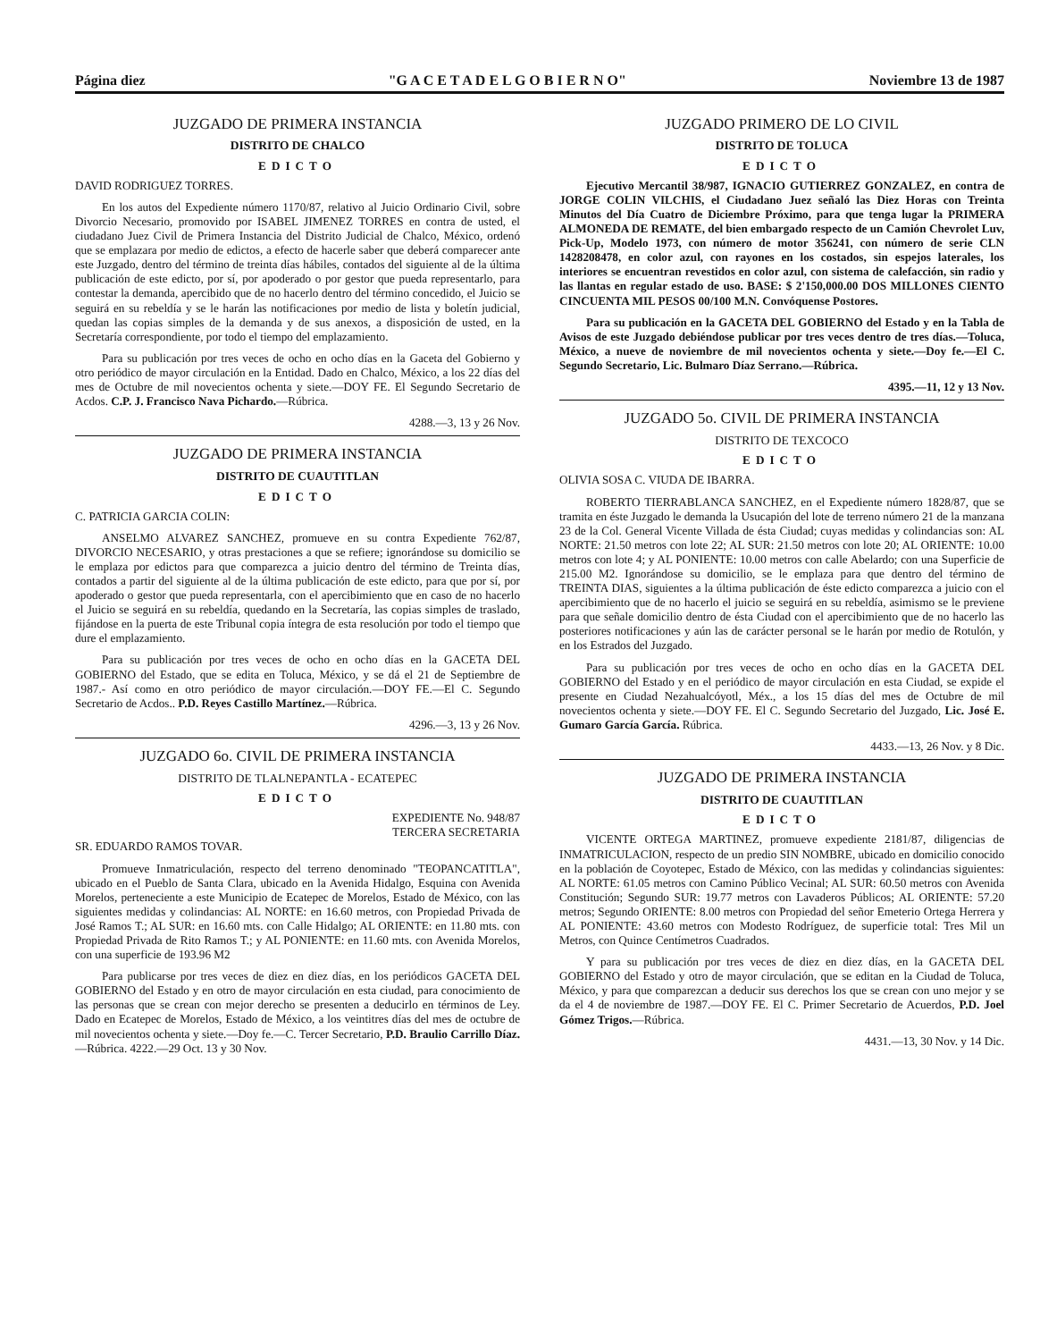Página diez "G A C E T A D E L G O B I E R N O" Noviembre 13 de 1987
JUZGADO DE PRIMERA INSTANCIA
DISTRITO DE CHALCO
EDICTO
DAVID RODRIGUEZ TORRES.
En los autos del Expediente número 1170/87, relativo al Juicio Ordinario Civil, sobre Divorcio Necesario, promovido por ISABEL JIMENEZ TORRES en contra de usted, el ciudadano Juez Civil de Primera Instancia del Distrito Judicial de Chalco, México, ordenó que se emplazara por medio de edictos, a efecto de hacerle saber que deberá comparecer ante este Juzgado, dentro del término de treinta días hábiles, contados del siguiente al de la última publicación de este edicto, por sí, por apoderado o por gestor que pueda representarlo, para contestar la demanda, apercibido que de no hacerlo dentro del término concedido, el Juicio se seguirá en su rebeldía y se le harán las notificaciones por medio de lista y boletín judicial, quedan las copias simples de la demanda y de sus anexos, a disposición de usted, en la Secretaría correspondiente, por todo el tiempo del emplazamiento.
Para su publicación por tres veces de ocho en ocho días en la Gaceta del Gobierno y otro periódico de mayor circulación en la Entidad. Dado en Chalco, México, a los 22 días del mes de Octubre de mil novecientos ochenta y siete.—DOY FE. El Segundo Secretario de Acdos. C.P. J. Francisco Nava Pichardo.—Rúbrica.
4288.—3, 13 y 26 Nov.
JUZGADO DE PRIMERA INSTANCIA
DISTRITO DE CUAUTITLAN
EDICTO
C. PATRICIA GARCIA COLIN:
ANSELMO ALVAREZ SANCHEZ, promueve en su contra Expediente 762/87, DIVORCIO NECESARIO, y otras prestaciones a que se refiere; ignorándose su domicilio se le emplaza por edictos para que comparezca a juicio dentro del término de Treinta días, contados a partir del siguiente al de la última publicación de este edicto, para que por sí, por apoderado o gestor que pueda representarla, con el apercibimiento que en caso de no hacerlo el Juicio se seguirá en su rebeldía, quedando en la Secretaría, las copias simples de traslado, fijándose en la puerta de este Tribunal copia íntegra de esta resolución por todo el tiempo que dure el emplazamiento.
Para su publicación por tres veces de ocho en ocho días en la GACETA DEL GOBIERNO del Estado, que se edita en Toluca, México, y se dá el 21 de Septiembre de 1987.- Así como en otro periódico de mayor circulación.—DOY FE.—El C. Segundo Secretario de Acdos.. P.D. Reyes Castillo Martínez.—Rúbrica.
4296.—3, 13 y 26 Nov.
JUZGADO 6o. CIVIL DE PRIMERA INSTANCIA
DISTRITO DE TLALNEPANTLA - ECATEPEC
EDICTO
EXPEDIENTE No. 948/87
TERCERA SECRETARIA
SR. EDUARDO RAMOS TOVAR.
Promueve Inmatriculación, respecto del terreno denominado "TEOPANCATITLA", ubicado en el Pueblo de Santa Clara, ubicado en la Avenida Hidalgo, Esquina con Avenida Morelos, perteneciente a este Municipio de Ecatepec de Morelos, Estado de México, con las siguientes medidas y colindancias: AL NORTE: en 16.60 metros, con Propiedad Privada de José Ramos T.; AL SUR: en 16.60 mts. con Calle Hidalgo; AL ORIENTE: en 11.80 mts. con Propiedad Privada de Rito Ramos T.; y AL PONIENTE: en 11.60 mts. con Avenida Morelos, con una superficie de 193.96 M2
Para publicarse por tres veces de diez en diez días, en los periódicos GACETA DEL GOBIERNO del Estado y en otro de mayor circulación en esta ciudad, para conocimiento de las personas que se crean con mejor derecho se presenten a deducirlo en términos de Ley. Dado en Ecatepec de Morelos, Estado de México, a los veintitres días del mes de octubre de mil novecientos ochenta y siete.—Doy fe.—C. Tercer Secretario, P.D. Braulio Carrillo Díaz.—Rúbrica. 4222.—29 Oct. 13 y 30 Nov.
JUZGADO PRIMERO DE LO CIVIL
DISTRITO DE TOLUCA
EDICTO
Ejecutivo Mercantil 38/987, IGNACIO GUTIERREZ GONZALEZ, en contra de JORGE COLIN VILCHIS, el Ciudadano Juez señaló las Diez Horas con Treinta Minutos del Día Cuatro de Diciembre Próximo, para que tenga lugar la PRIMERA ALMONEDA DE REMATE, del bien embargado respecto de un Camión Chevrolet Luv, Pick-Up, Modelo 1973, con número de motor 356241, con número de serie CLN 1428208478, en color azul, con rayones en los costados, sin espejos laterales, los interiores se encuentran revestidos en color azul, con sistema de calefacción, sin radio y las llantas en regular estado de uso. BASE: $ 2'150,000.00 DOS MILLONES CIENTO CINCUENTA MIL PESOS 00/100 M.N. Convóquense Postores.
Para su publicación en la GACETA DEL GOBIERNO del Estado y en la Tabla de Avisos de este Juzgado debiéndose publicar por tres veces dentro de tres días.—Toluca, México, a nueve de noviembre de mil novecientos ochenta y siete.—Doy fe.—El C. Segundo Secretario, Lic. Bulmaro Díaz Serrano.—Rúbrica.
4395.—11, 12 y 13 Nov.
JUZGADO 5o. CIVIL DE PRIMERA INSTANCIA
DISTRITO DE TEXCOCO
EDICTO
OLIVIA SOSA C. VIUDA DE IBARRA.
ROBERTO TIERRABLANCA SANCHEZ, en el Expediente número 1828/87, que se tramita en éste Juzgado le demanda la Usucapión del lote de terreno número 21 de la manzana 23 de la Col. General Vicente Villada de ésta Ciudad; cuyas medidas y colindancias son: AL NORTE: 21.50 metros con lote 22; AL SUR: 21.50 metros con lote 20; AL ORIENTE: 10.00 metros con lote 4; y AL PONIENTE: 10.00 metros con calle Abelardo; con una Superficie de 215.00 M2. Ignorándose su domicilio, se le emplaza para que dentro del término de TREINTA DIAS, siguientes a la última publicación de éste edicto comparezca a juicio con el apercibimiento que de no hacerlo el juicio se seguirá en su rebeldía, asimismo se le previene para que señale domicilio dentro de ésta Ciudad con el apercibimiento que de no hacerlo las posteriores notificaciones y aún las de carácter personal se le harán por medio de Rotulón, y en los Estrados del Juzgado.
Para su publicación por tres veces de ocho en ocho días en la GACETA DEL GOBIERNO del Estado y en el periódico de mayor circulación en esta Ciudad, se expide el presente en Ciudad Nezahualcóyotl, Méx., a los 15 días del mes de Octubre de mil novecientos ochenta y siete.—DOY FE. El C. Segundo Secretario del Juzgado, Lic. José E. Gumaro García García. Rúbrica.
4433.—13, 26 Nov. y 8 Dic.
JUZGADO DE PRIMERA INSTANCIA
DISTRITO DE CUAUTITLAN
EDICTO
VICENTE ORTEGA MARTINEZ, promueve expediente 2181/87, diligencias de INMATRICULACION, respecto de un predio SIN NOMBRE, ubicado en domicilio conocido en la población de Coyotepec, Estado de México, con las medidas y colindancias siguientes: AL NORTE: 61.05 metros con Camino Público Vecinal; AL SUR: 60.50 metros con Avenida Constitución; Segundo SUR: 19.77 metros con Lavaderos Públicos; AL ORIENTE: 57.20 metros; Segundo ORIENTE: 8.00 metros con Propiedad del señor Emeterio Ortega Herrera y AL PONIENTE: 43.60 metros con Modesto Rodríguez, de superficie total: Tres Mil un Metros, con Quince Centímetros Cuadrados.
Y para su publicación por tres veces de diez en diez días, en la GACETA DEL GOBIERNO del Estado y otro de mayor circulación, que se editan en la Ciudad de Toluca, México, y para que comparezcan a deducir sus derechos los que se crean con uno mejor y se da el 4 de noviembre de 1987.—DOY FE. El C. Primer Secretario de Acuerdos, P.D. Joel Gómez Trigos.—Rúbrica.
4431.—13, 30 Nov. y 14 Dic.